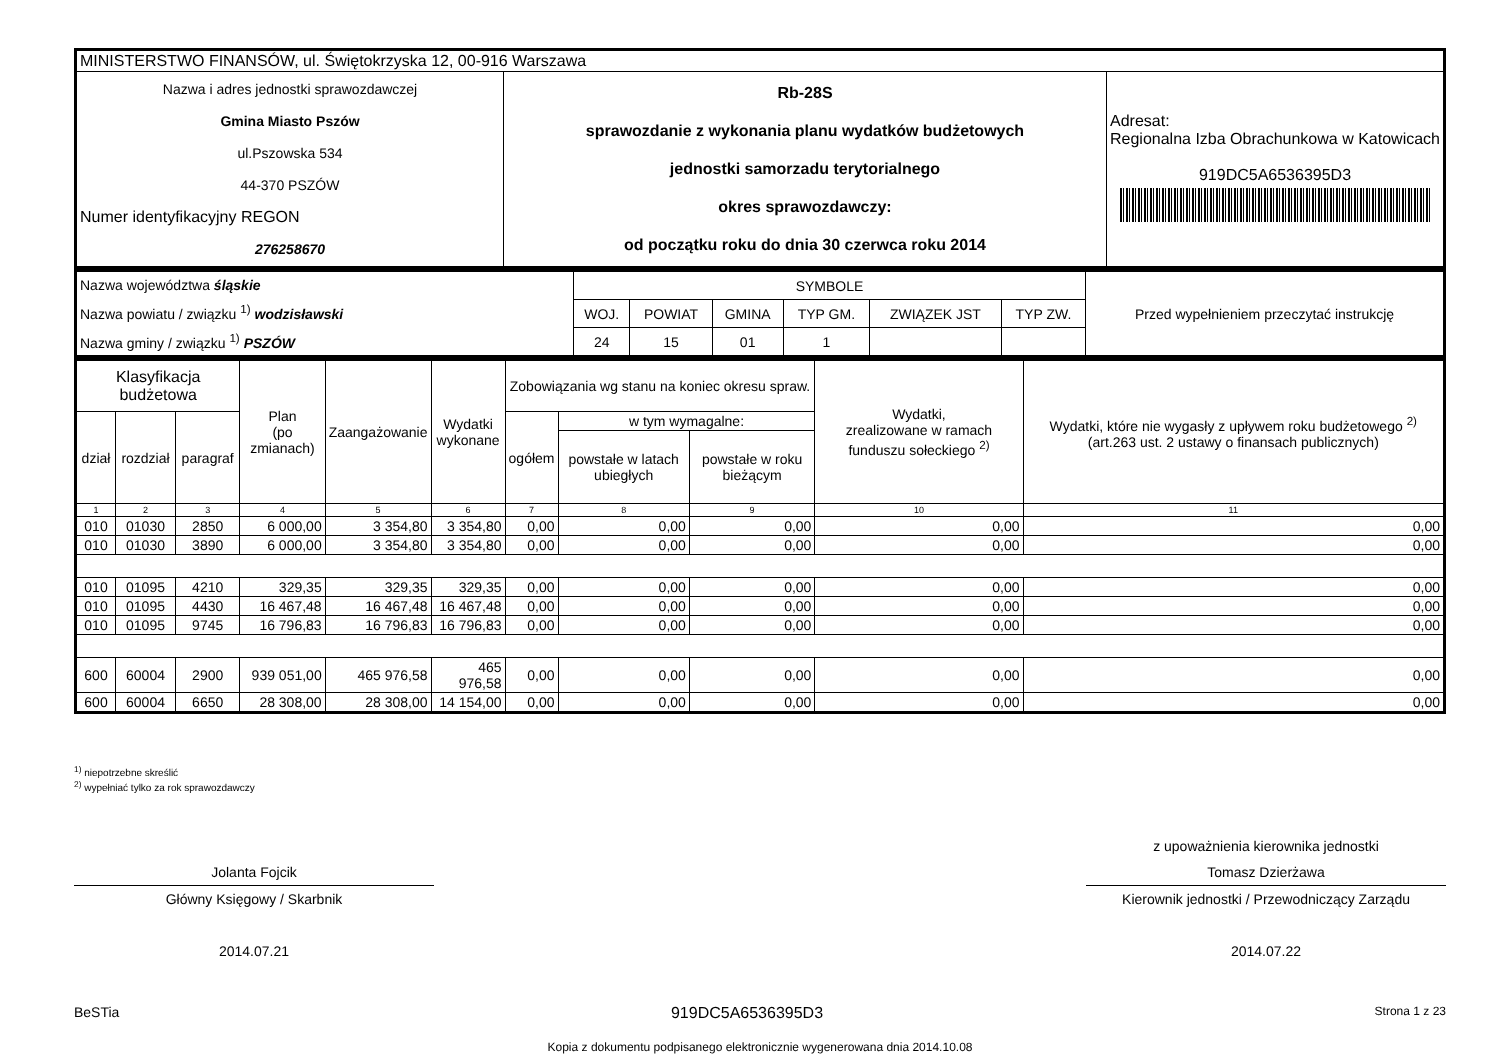| MINISTERSTWO FINANSÓW, ul. Świętokrzyska 12, 00-916 Warszawa | | |
| Nazwa i adres jednostki sprawozdawczej Gmina Miasto Pszów ul.Pszowska 534 44-370 PSZÓW Numer identyfikacyjny REGON 276258670 | Rb-28S sprawozdanie z wykonania planu wydatków budżetowych jednostki samorzadu terytorialnego okres sprawozdawczy: od początku roku do dnia 30 czerwca roku 2014 | Adresat: Regionalna Izba Obrachunkowa w Katowicach 919DC5A6536395D3 |
| Nazwa województwa śląskie Nazwa powiatu / związku <sup>1)</sup> wodzisławski Nazwa gminy / związku <sup>1)</sup> PSZÓW | SYMBOLE | | | | | | Przed wypełnieniem przeczytać instrukcję |
| | WOJ. | POWIAT | GMINA | TYP GM. | ZWIĄZEK JST | TYP ZW. | |
| | 24 | 15 | 01 | 1 | | | |
| Klasyfikacja budżetowa | | | Plan (po zmianach) | Zaangażowanie | Wydatki wykonane | Zobowiązania wg stanu na koniec okresu spraw. | | | Wydatki, zrealizowane w ramach funduszu sołeckiego <sup>2)</sup> | Wydatki, które nie wygasły z upływem roku budżetowego <sup>2)</sup> (art.263 ust. 2 ustawy o finansach publicznych) |
| --- | --- | --- | --- | --- | --- | --- | --- | --- | --- | --- |
| dział | rozdział | paragraf | | | | ogółem | w tym wymagalne: | | | |
| | | | | | | | powstałe w latach ubiegłych | powstałe w roku bieżącym | | |
| 1 | 2 | 3 | 4 | 5 | 6 | 7 | 8 | 9 | 10 | 11 |
| 010 | 01030 | 2850 | 6 000,00 | 3 354,80 | 3 354,80 | 0,00 | 0,00 | 0,00 | 0,00 | 0,00 |
| 010 | 01030 | 3890 | 6 000,00 | 3 354,80 | 3 354,80 | 0,00 | 0,00 | 0,00 | 0,00 | 0,00 |
| 010 | 01095 | 4210 | 329,35 | 329,35 | 329,35 | 0,00 | 0,00 | 0,00 | 0,00 | 0,00 |
| 010 | 01095 | 4430 | 16 467,48 | 16 467,48 | 16 467,48 | 0,00 | 0,00 | 0,00 | 0,00 | 0,00 |
| 010 | 01095 | 9745 | 16 796,83 | 16 796,83 | 16 796,83 | 0,00 | 0,00 | 0,00 | 0,00 | 0,00 |
| 600 | 60004 | 2900 | 939 051,00 | 465 976,58 | 465 976,58 | 0,00 | 0,00 | 0,00 | 0,00 | 0,00 |
| 600 | 60004 | 6650 | 28 308,00 | 28 308,00 | 14 154,00 | 0,00 | 0,00 | 0,00 | 0,00 | 0,00 |
<sup>1)</sup> niepotrzebne skreślić
<sup>2)</sup> wypełniać tylko za rok sprawozdawczy
Jolanta Fojcik
Główny Księgowy / Skarbnik
2014.07.21
z upoważnienia kierownika jednostki
Tomasz Dzierżawa
Kierownik jednostki / Przewodniczący Zarządu
2014.07.22
BeSTia 919DC5A6536395D3 Strona 1 z 23
Kopia z dokumentu podpisanego elektronicznie wygenerowana dnia 2014.10.08